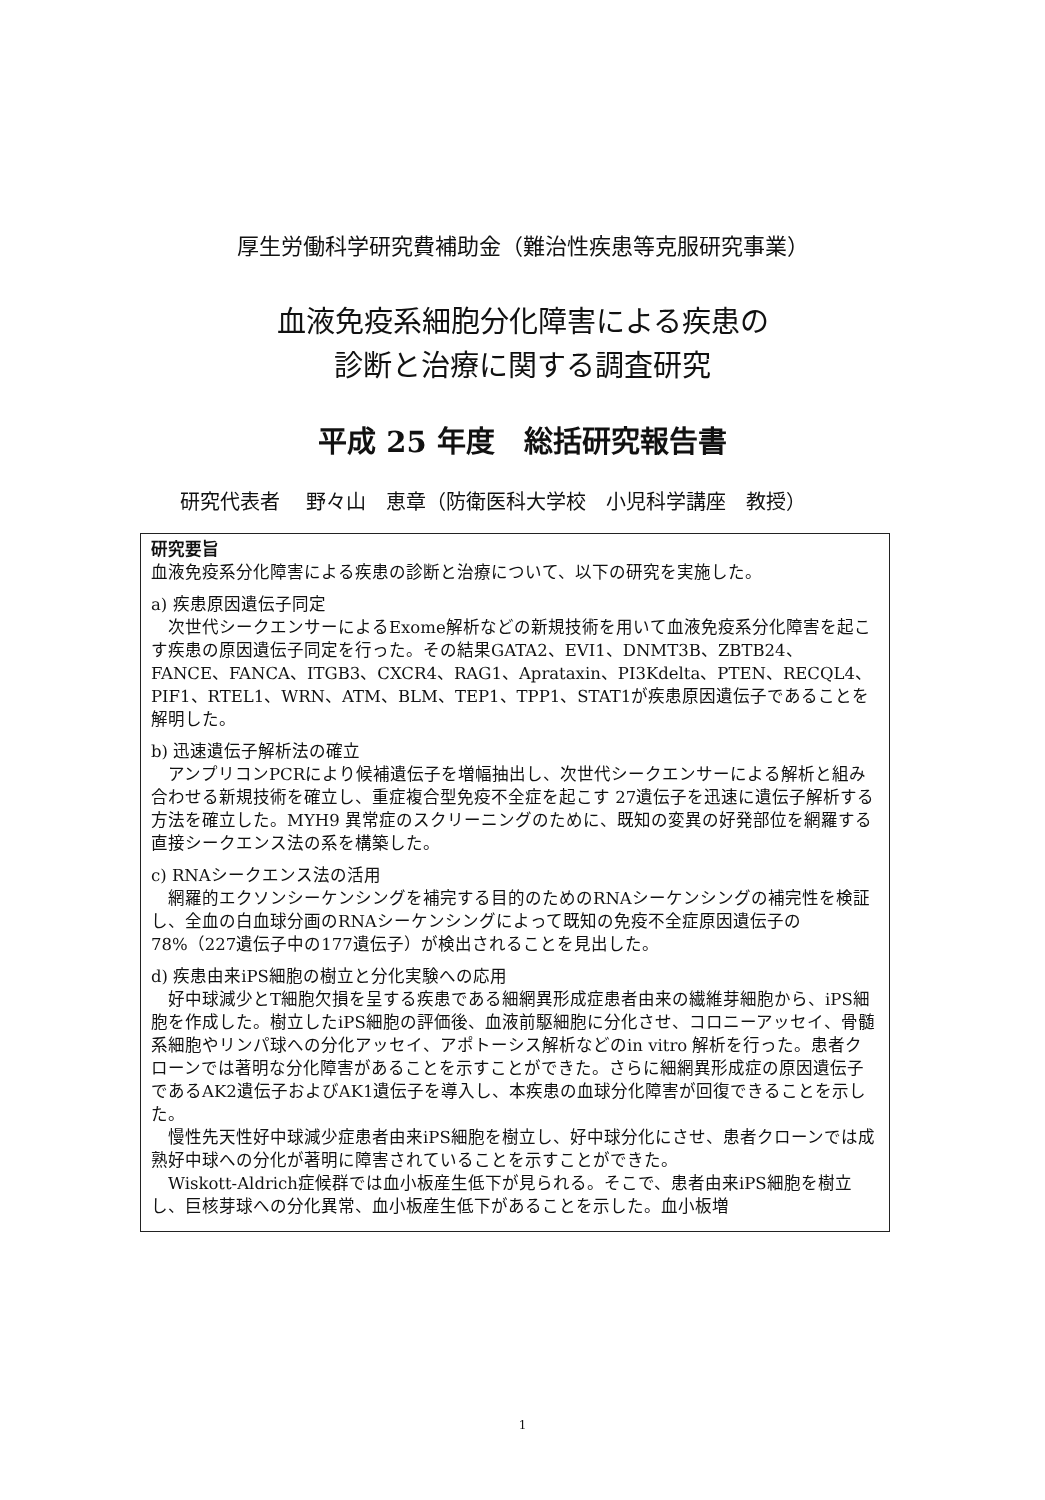厚生労働科学研究費補助金（難治性疾患等克服研究事業）
血液免疫系細胞分化障害による疾患の
診断と治療に関する調査研究
平成 25 年度　総括研究報告書
研究代表者　 野々山　恵章（防衛医科大学校　小児科学講座　教授）
研究要旨
血液免疫系分化障害による疾患の診断と治療について、以下の研究を実施した。
a) 疾患原因遺伝子同定
　次世代シークエンサーによるExome解析などの新規技術を用いて血液免疫系分化障害を起こす疾患の原因遺伝子同定を行った。その結果GATA2、EVI1、DNMT3B、ZBTB24、FANCE、FANCA、ITGB3、CXCR4、RAG1、Aprataxin、PI3Kdelta、PTEN、RECQL4、PIF1、RTEL1、WRN、ATM、BLM、TEP1、TPP1、STAT1が疾患原因遺伝子であることを解明した。
b) 迅速遺伝子解析法の確立
　アンプリコンPCRにより候補遺伝子を増幅抽出し、次世代シークエンサーによる解析と組み合わせる新規技術を確立し、重症複合型免疫不全症を起こす 27遺伝子を迅速に遺伝子解析する方法を確立した。MYH9 異常症のスクリーニングのために、既知の変異の好発部位を網羅する直接シークエンス法の系を構築した。
c) RNAシークエンス法の活用
　網羅的エクソンシーケンシングを補完する目的のためのRNAシーケンシングの補完性を検証し、全血の白血球分画のRNAシーケンシングによって既知の免疫不全症原因遺伝子の78%（227遺伝子中の177遺伝子）が検出されることを見出した。
d) 疾患由来iPS細胞の樹立と分化実験への応用
　好中球減少とT細胞欠損を呈する疾患である細網異形成症患者由来の繊維芽細胞から、iPS細胞を作成した。樹立したiPS細胞の評価後、血液前駆細胞に分化させ、コロニーアッセイ、骨髄系細胞やリンパ球への分化アッセイ、アポトーシス解析などのin vitro 解析を行った。患者クローンでは著明な分化障害があることを示すことができた。さらに細網異形成症の原因遺伝子であるAK2遺伝子およびAK1遺伝子を導入し、本疾患の血球分化障害が回復できることを示した。
　慢性先天性好中球減少症患者由来iPS細胞を樹立し、好中球分化にさせ、患者クローンでは成熟好中球への分化が著明に障害されていることを示すことができた。
　Wiskott-Aldrich症候群では血小板産生低下が見られる。そこで、患者由来iPS細胞を樹立し、巨核芽球への分化異常、血小板産生低下があることを示した。血小板増
1